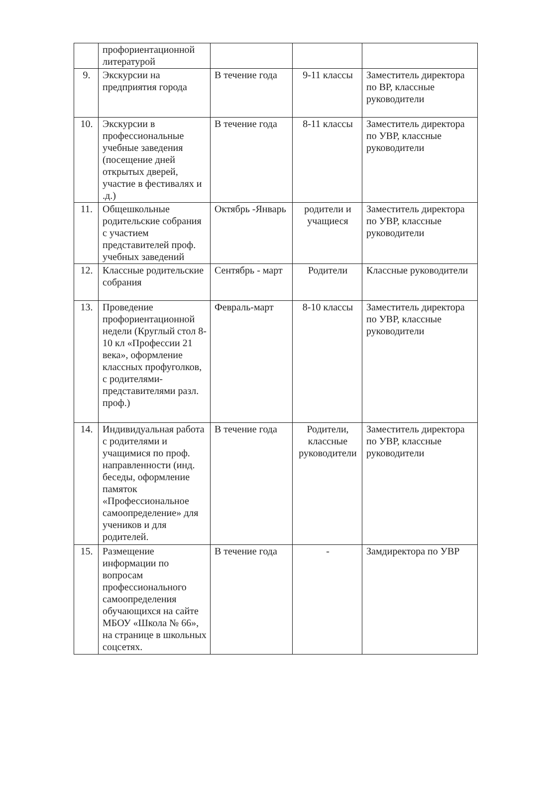| | профориентационной литературой | | | |
| 9. | Экскурсии на предприятия города | В течение года | 9-11 классы | Заместитель директора по ВР, классные руководители |
| 10. | Экскурсии в профессиональные учебные заведения (посещение дней открытых дверей, участие в фестивалях и .д.) | В течение года | 8-11 классы | Заместитель директора по УВР, классные руководители |
| 11. | Общешкольные родительские собрания с участием представителей проф. учебных заведений | Октябрь -Январь | родители и учащиеся | Заместитель директора по УВР, классные руководители |
| 12. | Классные родительские собрания | Сентябрь - март | Родители | Классные руководители |
| 13. | Проведение профориентационной недели (Круглый стол 8-10 кл «Профессии 21 века», оформление классных профуголков, с родителями-представителями разл. проф.) | Февраль-март | 8-10 классы | Заместитель директора по УВР, классные руководители |
| 14. | Индивидуальная работа с родителями и учащимися по проф. направленности (инд. беседы, оформление памяток «Профессиональное самоопределение» для учеников и для родителей. | В течение года | Родители, классные руководители | Заместитель директора по УВР, классные руководители |
| 15. | Размещение информации по вопросам профессионального самоопределения обучающихся на сайте МБОУ «Школа № 66», на странице в школьных соцсетях. | В течение года | - | Замдиректора по УВР |